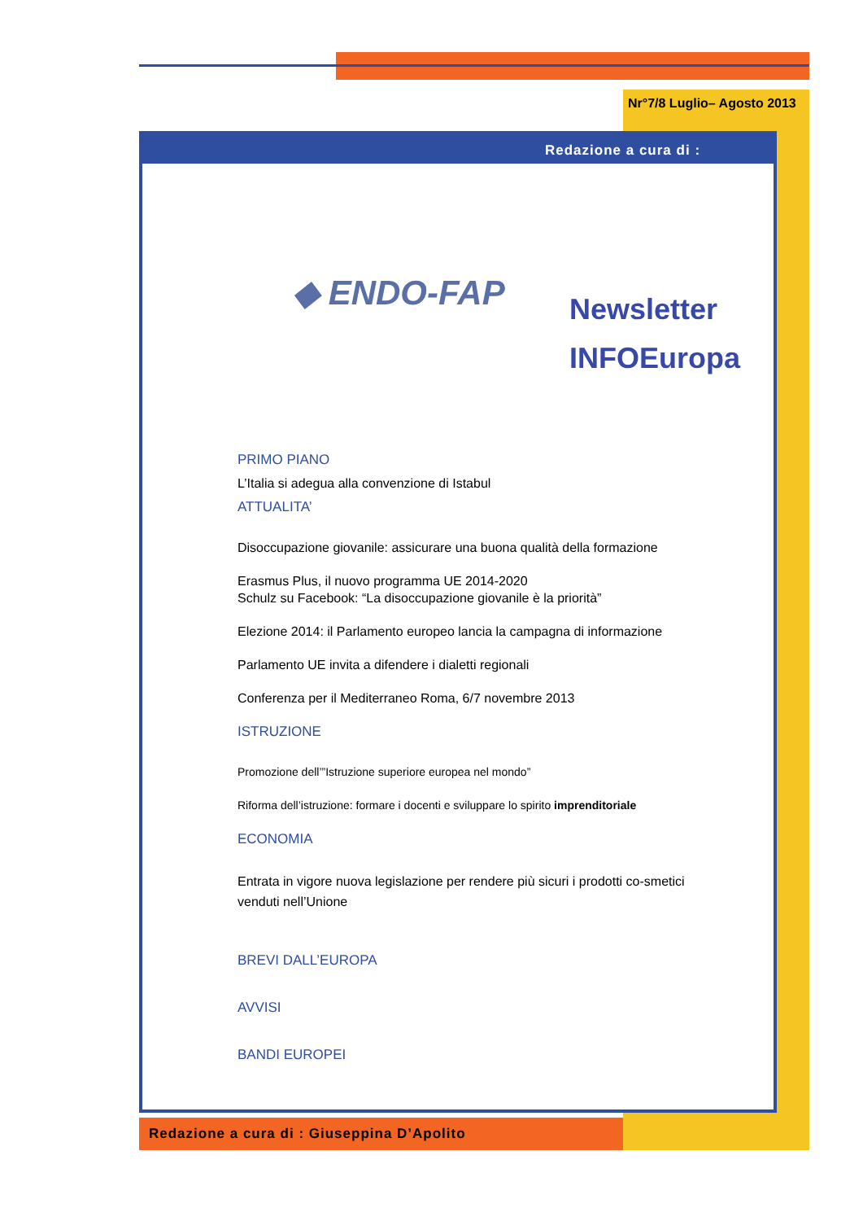Nr°7/8 Luglio– Agosto 2013
Redazione a cura di :
◆ ENDO-FAP
Newsletter
INFOEuropa
PRIMO PIANO
L’Italia si adegua alla convenzione di Istabul
ATTUALITA’
Disoccupazione giovanile: assicurare una buona qualità della formazione
Erasmus Plus, il nuovo programma UE 2014-2020
Schulz su Facebook: “La disoccupazione giovanile è la priorità”
Elezione 2014: il Parlamento europeo lancia la campagna di informazione
Parlamento UE invita a difendere i dialetti regionali
Conferenza per il Mediterraneo Roma, 6/7 novembre 2013
ISTRUZIONE
Promozione dell’”Istruzione superiore europea nel mondo”
Riforma dell’istruzione: formare i docenti e sviluppare lo spirito imprenditoriale
ECONOMIA
Entrata in vigore nuova legislazione per rendere più sicuri i prodotti co-smetici venduti nell’Unione
BREVI DALL’EUROPA
AVVISI
BANDI EUROPEI
Redazione a cura di : Giuseppina D’Apolito